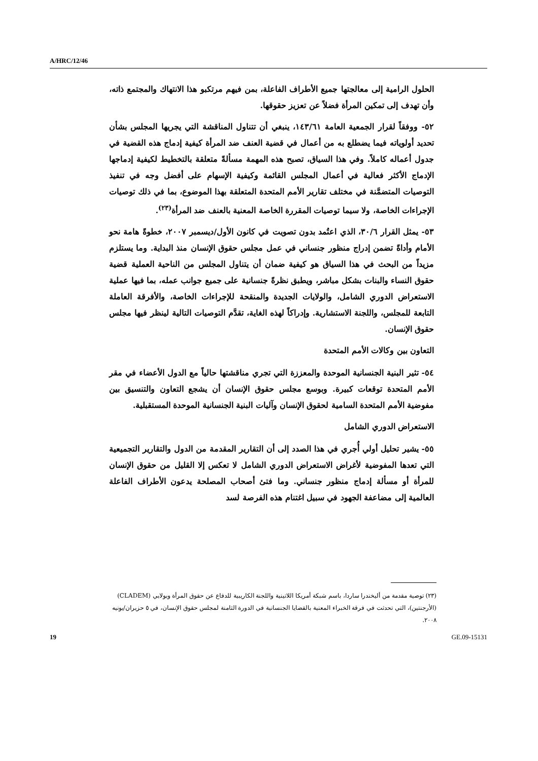A/HRC/12/46
الحلول الرامية إلى معالجتها جميع الأطراف الفاعلة، بمن فيهم مرتكبو هذا الانتهاك والمجتمع ذاته، وأن تهدف إلى تمكين المرأة فضلاً عن تعزيز حقوقها.
٥٢- ووفقاً لقرار الجمعية العامة ١٤٣/٦١، ينبغي أن تتناول المناقشة التي يجريها المجلس بشأن تحديد أولوياته فيما يضطلع به من أعمال في قضية العنف ضد المرأة كيفية إدماج هذه القضية في جدول أعماله كاملاً. وفي هذا السياق، تصبح هذه المهمة مسألةً متعلقة بالتخطيط لكيفية إدماجها الإدماج الأكثر فعالية في أعمال المجلس القائمة وكيفية الإسهام على أفضل وجه في تنفيذ التوصيات المتضمَّنة في مختلف تقارير الأمم المتحدة المتعلقة بهذا الموضوع، بما في ذلك توصيات الإجراءات الخاصة، ولا سيما توصيات المقررة الخاصة المعنية بالعنف ضد المرأة<sup>(٢٣)</sup>.
٥٣- يمثل القرار ٣٠/٦، الذي اعتُمد بدون تصويت في كانون الأول/ديسمبر ٢٠٠٧، خطوةً هامة نحو الأمام وأداةً تضمن إدراج منظور جنساني في عمل مجلس حقوق الإنسان منذ البداية. وما يستلزم مزيداً من البحث في هذا السياق هو كيفية ضمان أن يتناول المجلس من الناحية العملية قضية حقوق النساء والبنات بشكل مباشر، ويطبق نظرةً جنسانية على جميع جوانب عمله، بما فيها عملية الاستعراض الدوري الشامل، والولايات الجديدة والمنقحة للإجراءات الخاصة، والأفرقة العاملة التابعة للمجلس، واللجنة الاستشارية. وإدراكاً لهذه الغاية، تقدَّم التوصيات التالية لينظر فيها مجلس حقوق الإنسان.
التعاون بين وكالات الأمم المتحدة
٥٤- تثير البنية الجنسانية الموحدة والمعززة التي تجري مناقشتها حالياً مع الدول الأعضاء في مقر الأمم المتحدة توقعات كبيرة. وبوسع مجلس حقوق الإنسان أن يشجع التعاون والتنسيق بين مفوضية الأمم المتحدة السامية لحقوق الإنسان وآليات البنية الجنسانية الموحدة المستقبلية.
الاستعراض الدوري الشامل
٥٥- يشير تحليل أولي أُجري في هذا الصدد إلى أن التقارير المقدمة من الدول والتقارير التجميعية التي تعدها المفوضية لأغراض الاستعراض الدوري الشامل لا تعكس إلا القليل من حقوق الإنسان للمرأة أو مسألة إدماج منظور جنساني. وما فتئ أصحاب المصلحة يدعون الأطراف الفاعلة العالمية إلى مضاعفة الجهود في سبيل اغتنام هذه الفرصة لسد
(٢٣) توصية مقدمة من أليخندرا ساردا، باسم شبكة أمريكا اللاتينية واللجنة الكاريبية للدفاع عن حقوق المرأة وبولابي (CLADEM) (الأرجنتين)، التي تحدثت في فرقة الخبراء المعنية بالقضايا الجنسانية في الدورة الثامنة لمجلس حقوق الإنسان، في ٥ حزيران/يونيه ٢٠٠٨.
19 GE.09-15131